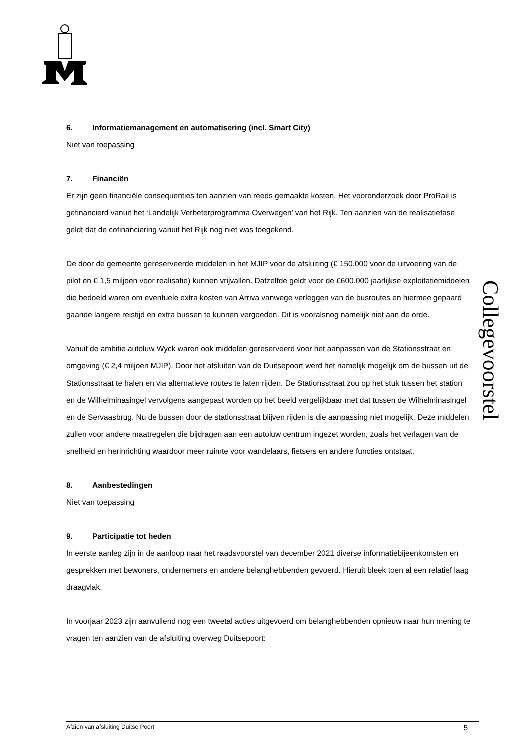6. Informatiemanagement en automatisering (incl. Smart City)
Niet van toepassing
7. Financiën
Er zijn geen financiële consequenties ten aanzien van reeds gemaakte kosten. Het vooronderzoek door ProRail is gefinancierd vanuit het ‘Landelijk Verbeterprogramma Overwegen’ van het Rijk. Ten aanzien van de realisatiefase geldt dat de cofinanciering vanuit het Rijk nog niet was toegekend.
De door de gemeente gereserveerde middelen in het MJIP voor de afsluiting (€ 150.000 voor de uitvoering van de pilot en € 1,5 miljoen voor realisatie) kunnen vrijvallen. Datzelfde geldt voor de €600.000 jaarlijkse exploitatiemiddelen die bedoeld waren om eventuele extra kosten van Arriva vanwege verleggen van de busroutes en hiermee gepaard gaande langere reistijd en extra bussen te kunnen vergoeden. Dit is vooralsnog namelijk niet aan de orde.
Vanuit de ambitie autoluw Wyck waren ook middelen gereserveerd voor het aanpassen van de Stationsstraat en omgeving (€ 2,4 miljoen MJIP). Door het afsluiten van de Duitsepoort werd het namelijk mogelijk om de bussen uit de Stationsstraat te halen en via alternatieve routes te laten rijden. De Stationsstraat zou op het stuk tussen het station en de Wilhelminasingel vervolgens aangepast worden op het beeld vergelijkbaar met dat tussen de Wilhelminasingel en de Servaasbrug. Nu de bussen door de stationsstraat blijven rijden is die aanpassing niet mogelijk. Deze middelen zullen voor andere maatregelen die bijdragen aan een autoluw centrum ingezet worden, zoals het verlagen van de snelheid en herinrichting waardoor meer ruimte voor wandelaars, fietsers en andere functies ontstaat.
8. Aanbestedingen
Niet van toepassing
9. Participatie tot heden
In eerste aanleg zijn in de aanloop naar het raadsvoorstel van december 2021 diverse informatiebijeenkomsten en gesprekken met bewoners, ondernemers en andere belanghebbenden gevoerd. Hieruit bleek toen al een relatief laag draagvlak.
In voorjaar 2023 zijn aanvullend nog een tweetal acties uitgevoerd om belanghebbenden opnieuw naar hun mening te vragen ten aanzien van de afsluiting overweg Duitsepoort:
Collegevoorstel
Afzien van afsluiting Duitse Poort 5